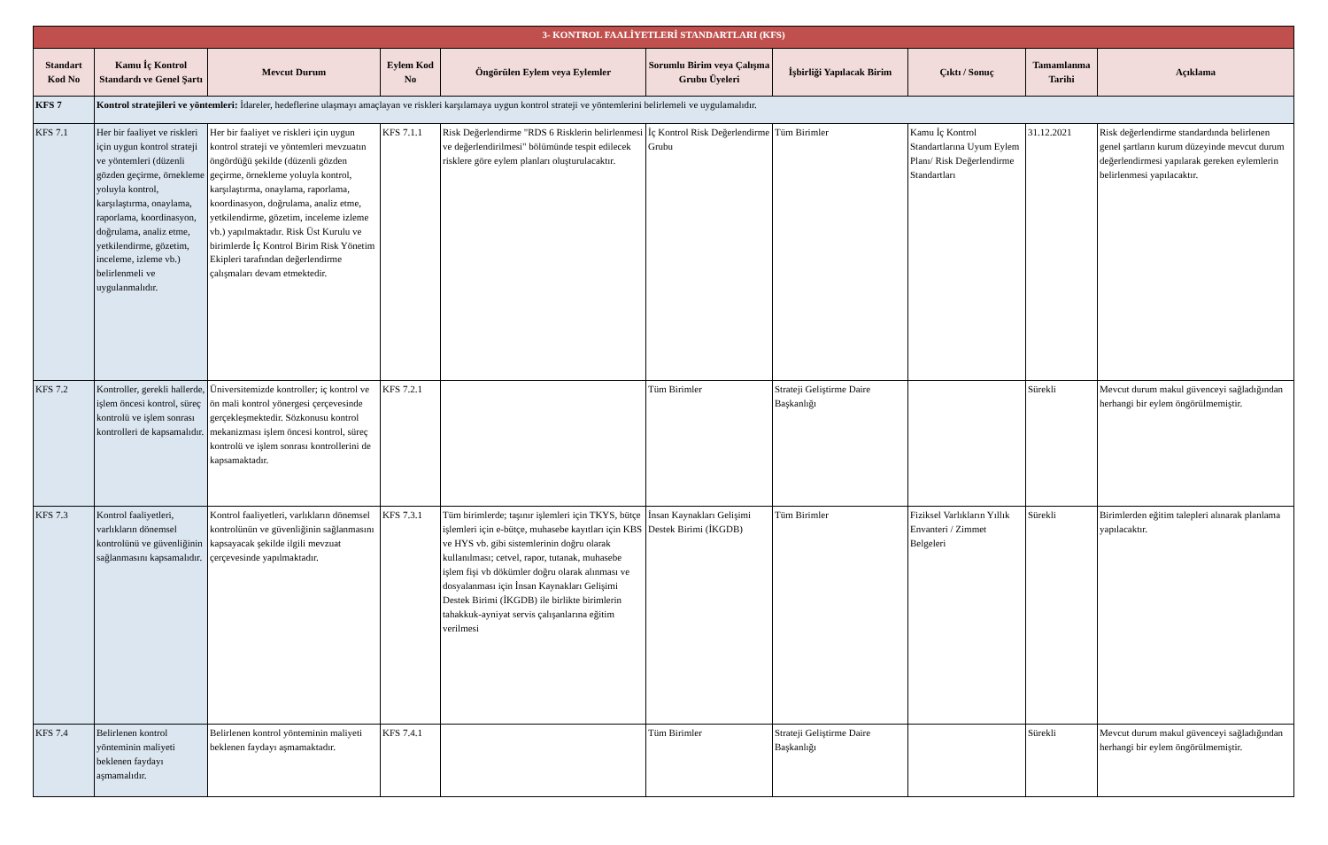| 3- KONTROL FAALİYETLERİ STANDARTLARI (KFS) | | | | | | | | | |
| Standart Kod No | Kamu İç Kontrol Standardı ve Genel Şartı | Mevcut Durum | Eylem Kod No | Öngörülen Eylem veya Eylemler | Sorumlu Birim veya Çalışma Grubu Üyeleri | İşbirliği Yapılacak Birim | Çıktı / Sonuç | Tamamlanma Tarihi | Açıklama |
| KFS 7 | Kontrol stratejileri ve yöntemleri: İdareler, hedeflerine ulaşmayı amaçlayan ve riskleri karşılamaya uygun kontrol strateji ve yöntemlerini belirlemeli ve uygulamalıdır. | | | | | | | | |
| KFS 7.1 | Her bir faaliyet ve riskleri için uygun kontrol strateji ve yöntemleri (düzenli gözden geçirme, örnekleme yoluyla kontrol, karşılaştırma, onaylama, raporlama, koordinasyon, doğrulama, analiz etme, yetkilendirme, gözetim, inceleme, izleme vb.) belirlenmeli ve uygulanmalıdır. | Her bir faaliyet ve riskleri için uygun kontrol strateji ve yöntemleri mevzuatın öngördüğü şekilde (düzenli gözden geçirme, örnekleme yoluyla kontrol, karşılaştırma, onaylama, raporlama, koordinasyon, doğrulama, analiz etme, yetkilendirme, gözetim, inceleme izleme vb.) yapılmaktadır. Risk Üst Kurulu ve birimlerde İç Kontrol Birim Risk Yönetim Ekipleri tarafından değerlendirme çalışmaları devam etmektedir. | KFS 7.1.1 | Risk Değerlendirme "RDS 6 Risklerin belirlenmesi ve değerlendirilmesi" bölümünde tespit edilecek risklere göre eylem planları oluşturulacaktır. | İç Kontrol Risk Değerlendirme Grubu | Tüm Birimler | Kamu İç Kontrol Standartlarına Uyum Eylem Planı/ Risk Değerlendirme Standartları | 31.12.2021 | Risk değerlendirme standardında belirlenen genel şartların kurum düzeyinde mevcut durum değerlendirmesi yapılarak gereken eylemlerin belirlenmesi yapılacaktır. |
| KFS 7.2 | Kontroller, gerekli hallerde, işlem öncesi kontrol, süreç kontrolü ve işlem sonrası kontrolleri de kapsamalıdır. | Üniversitemizde kontroller; iç kontrol ve ön mali kontrol yönergesi çerçevesinde gerçekleşmektedir. Sözkonusu kontrol mekanizması işlem öncesi kontrol, süreç kontrolü ve işlem sonrası kontrollerini de kapsamaktadır. | KFS 7.2.1 | | Tüm Birimler | Strateji Geliştirme Daire Başkanlığı | | Sürekli | Mevcut durum makul güvenceyi sağladığından herhangi bir eylem öngörülmemiştir. |
| KFS 7.3 | Kontrol faaliyetleri, varlıkların dönemsel kontrolünü ve güvenliğinin sağlanmasını kapsamalıdır. | Kontrol faaliyetleri, varlıkların dönemsel kontrolünün ve güvenliğinin sağlanmasını kapsayacak şekilde ilgili mevzuat çerçevesinde yapılmaktadır. | KFS 7.3.1 | Tüm birimlerde; taşınır işlemleri için TKYS, bütçe işlemleri için e-bütçe, muhasebe kayıtları için KBS ve HYS vb. gibi sistemlerinin doğru olarak kullanılması; cetvel, rapor, tutanak, muhasebe işlem fişi vb dökümler doğru olarak alınması ve dosyalanması için İnsan Kaynakları Gelişimi Destek Birimi (İKGDB) ile birlikte birimlerin tahakkuk-ayniyat servis çalışanlarına eğitim verilmesi | İnsan Kaynakları Gelişimi Destek Birimi (İKGDB) | Tüm Birimler | Fiziksel Varlıkların Yıllık Envanteri / Zimmet Belgeleri | Sürekli | Birimlerden eğitim talepleri alınarak planlama yapılacaktır. |
| KFS 7.4 | Belirlenen kontrol yönteminin maliyeti beklenen faydayı aşmamalıdır. | Belirlenen kontrol yönteminin maliyeti beklenen faydayı aşmamaktadır. | KFS 7.4.1 | | Tüm Birimler | Strateji Geliştirme Daire Başkanlığı | | Sürekli | Mevcut durum makul güvenceyi sağladığından herhangi bir eylem öngörülmemiştir. |